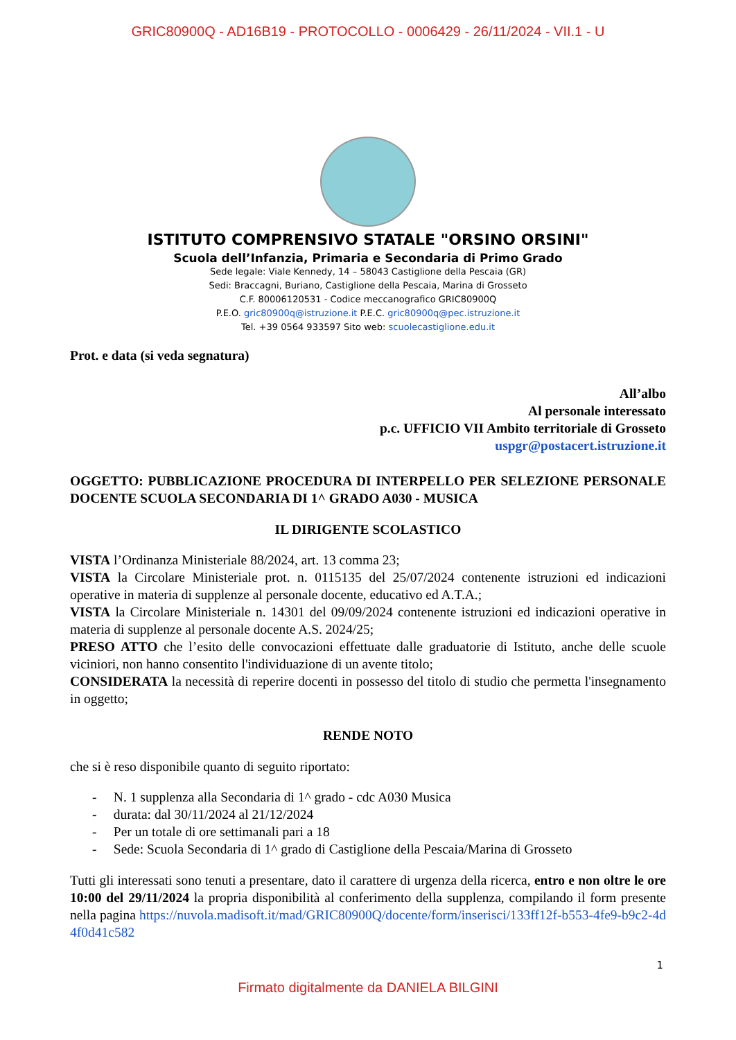GRIC80900Q - AD16B19 - PROTOCOLLO - 0006429 - 26/11/2024 - VII.1 - U
ISTITUTO COMPRENSIVO STATALE "ORSINO ORSINI"
Scuola dell’Infanzia, Primaria e Secondaria di Primo Grado
Sede legale: Viale Kennedy, 14 – 58043 Castiglione della Pescaia (GR)
Sedi: Braccagni, Buriano, Castiglione della Pescaia, Marina di Grosseto
C.F. 80006120531 - Codice meccanografico GRIC80900Q
P.E.O. gric80900q@istruzione.it P.E.C. gric80900q@pec.istruzione.it
Tel. +39 0564 933597 Sito web: scuolecastiglione.edu.it
Prot. e data (si veda segnatura)
All’albo
Al personale interessato
p.c. UFFICIO VII Ambito territoriale di Grosseto
uspgr@postacert.istruzione.it
OGGETTO: PUBBLICAZIONE PROCEDURA DI INTERPELLO PER SELEZIONE PERSONALE DOCENTE SCUOLA SECONDARIA DI 1^ GRADO A030 - MUSICA
IL DIRIGENTE SCOLASTICO
VISTA l’Ordinanza Ministeriale 88/2024, art. 13 comma 23;
VISTA la Circolare Ministeriale prot. n. 0115135 del 25/07/2024 contenente istruzioni ed indicazioni operative in materia di supplenze al personale docente, educativo ed A.T.A.;
VISTA la Circolare Ministeriale n. 14301 del 09/09/2024 contenente istruzioni ed indicazioni operative in materia di supplenze al personale docente A.S. 2024/25;
PRESO ATTO che l’esito delle convocazioni effettuate dalle graduatorie di Istituto, anche delle scuole viciniori, non hanno consentito l'individuazione di un avente titolo;
CONSIDERATA la necessità di reperire docenti in possesso del titolo di studio che permetta l'insegnamento in oggetto;
RENDE NOTO
che si è reso disponibile quanto di seguito riportato:
- N. 1 supplenza alla Secondaria di 1^ grado - cdc A030 Musica
- durata: dal 30/11/2024 al 21/12/2024
- Per un totale di ore settimanali pari a 18
- Sede: Scuola Secondaria di 1^ grado di Castiglione della Pescaia/Marina di Grosseto
Tutti gli interessati sono tenuti a presentare, dato il carattere di urgenza della ricerca, entro e non oltre le ore 10:00 del 29/11/2024 la propria disponibilità al conferimento della supplenza, compilando il form presente nella pagina https://nuvola.madisoft.it/mad/GRIC80900Q/docente/form/inserisci/133ff12f-b553-4fe9-b9c2-4d4f0d41c582
1
Firmato digitalmente da DANIELA BILGINI